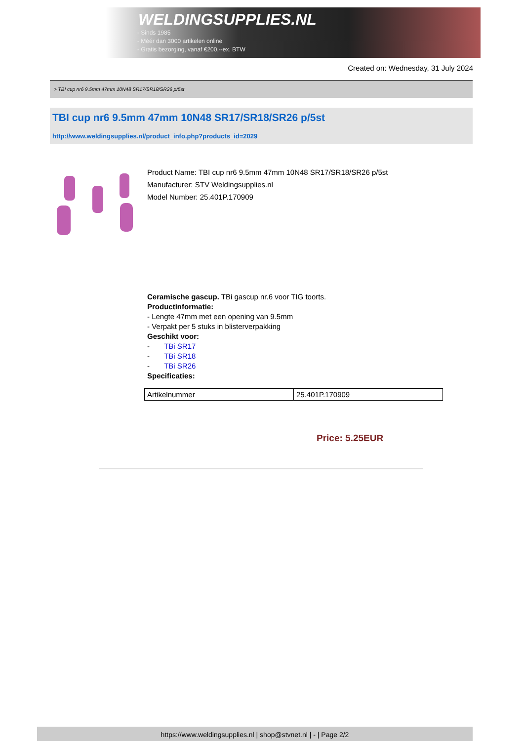WELDINGSUPPLIES.NL
- Sinds 1985
- Méér dan 3000 artikelen online
- Gratis bezorging, vanaf €200,--ex. BTW
Created on: Wednesday, 31 July 2024
> TBI cup nr6 9.5mm 47mm 10N48 SR17/SR18/SR26 p/5st
TBI cup nr6 9.5mm 47mm 10N48 SR17/SR18/SR26 p/5st
http://www.weldingsupplies.nl/product_info.php?products_id=2029
Product Name: TBI cup nr6 9.5mm 47mm 10N48 SR17/SR18/SR26 p/5st
Manufacturer: STV Weldingsupplies.nl
Model Number: 25.401P.170909
Ceramische gascup. TBi gascup nr.6 voor TIG toorts.
Productinformatie:
- Lengte 47mm met een opening van 9.5mm
- Verpakt per 5 stuks in blisterverpakking
Geschikt voor:
- TBi SR17
- TBi SR18
- TBi SR26
Specificaties:
| Artikelnummer | 25.401P.170909 |
Price: 5.25EUR
https://www.weldingsupplies.nl | shop@stvnet.nl | - | Page 2/2